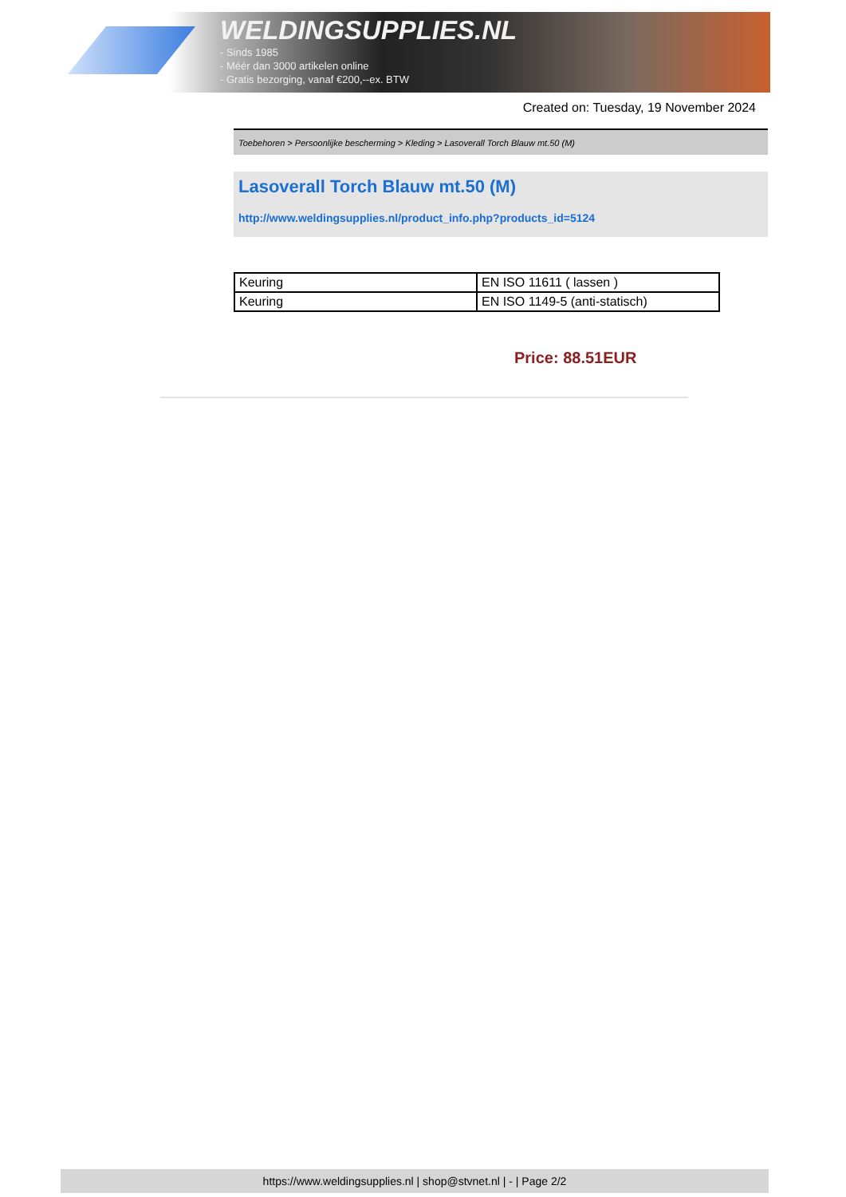WELDINGSUPPLIES.NL
- Sinds 1985
- Méér dan 3000 artikelen online
- Gratis bezorging, vanaf €200,--ex. BTW
Created on: Tuesday, 19 November 2024
Toebehoren > Persoonlijke bescherming > Kleding > Lasoverall Torch Blauw mt.50 (M)
Lasoverall Torch Blauw mt.50 (M)
http://www.weldingsupplies.nl/product_info.php?products_id=5124
| Keuring | EN ISO 11611 ( lassen ) |
| Keuring | EN ISO 1149-5 (anti-statisch) |
Price: 88.51EUR
https://www.weldingsupplies.nl | shop@stvnet.nl | - | Page 2/2